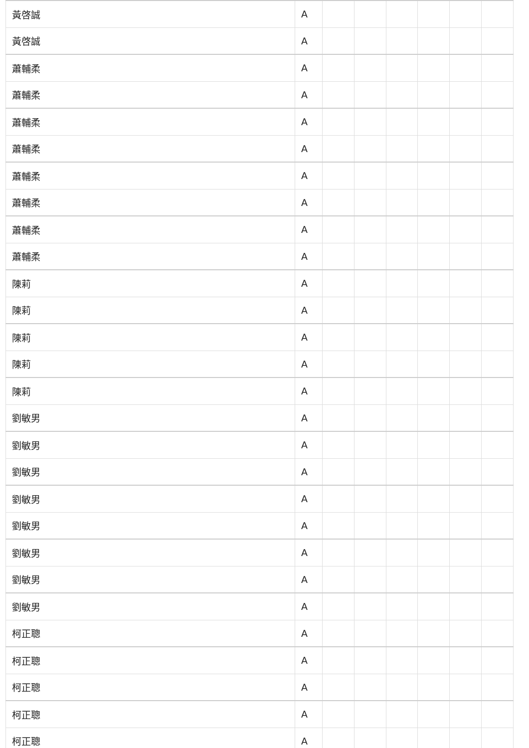| 黃啓誠 | A | | | | | | |
| 黃啓誠 | A | | | | | | |
| 蕭輔柔 | A | | | | | | |
| 蕭輔柔 | A | | | | | | |
| 蕭輔柔 | A | | | | | | |
| 蕭輔柔 | A | | | | | | |
| 蕭輔柔 | A | | | | | | |
| 蕭輔柔 | A | | | | | | |
| 蕭輔柔 | A | | | | | | |
| 蕭輔柔 | A | | | | | | |
| 陳莉 | A | | | | | | |
| 陳莉 | A | | | | | | |
| 陳莉 | A | | | | | | |
| 陳莉 | A | | | | | | |
| 陳莉 | A | | | | | | |
| 劉敏男 | A | | | | | | |
| 劉敏男 | A | | | | | | |
| 劉敏男 | A | | | | | | |
| 劉敏男 | A | | | | | | |
| 劉敏男 | A | | | | | | |
| 劉敏男 | A | | | | | | |
| 劉敏男 | A | | | | | | |
| 劉敏男 | A | | | | | | |
| 柯正聰 | A | | | | | | |
| 柯正聰 | A | | | | | | |
| 柯正聰 | A | | | | | | |
| 柯正聰 | A | | | | | | |
| 柯正聰 | A | | | | | | |